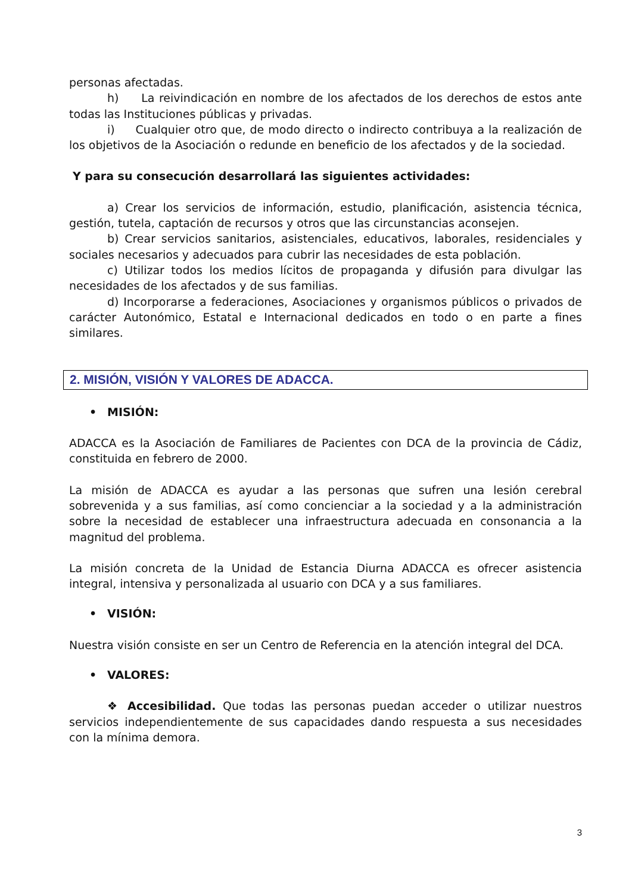personas afectadas.
h) La reivindicación en nombre de los afectados de los derechos de estos ante todas las Instituciones públicas y privadas.
i) Cualquier otro que, de modo directo o indirecto contribuya a la realización de los objetivos de la Asociación o redunde en beneficio de los afectados y de la sociedad.
Y para su consecución desarrollará las siguientes actividades:
a) Crear los servicios de información, estudio, planificación, asistencia técnica, gestión, tutela, captación de recursos y otros que las circunstancias aconsejen.
b) Crear servicios sanitarios, asistenciales, educativos, laborales, residenciales y sociales necesarios y adecuados para cubrir las necesidades de esta población.
c) Utilizar todos los medios lícitos de propaganda y difusión para divulgar las necesidades de los afectados y de sus familias.
d) Incorporarse a federaciones, Asociaciones y organismos públicos o privados de carácter Autonómico, Estatal e Internacional dedicados en todo o en parte a fines similares.
2. MISIÓN, VISIÓN Y VALORES DE ADACCA.
• MISIÓN:
ADACCA es la Asociación de Familiares de Pacientes con DCA de la provincia de Cádiz, constituida en febrero de 2000.
La misión de ADACCA es ayudar a las personas que sufren una lesión cerebral sobrevenida y a sus familias, así como concienciar a la sociedad y a la administración sobre la necesidad de establecer una infraestructura adecuada en consonancia a la magnitud del problema.
La misión concreta de la Unidad de Estancia Diurna ADACCA es ofrecer asistencia integral, intensiva y personalizada al usuario con DCA y a sus familiares.
• VISIÓN:
Nuestra visión consiste en ser un Centro de Referencia en la atención integral del DCA.
• VALORES:
❖ Accesibilidad. Que todas las personas puedan acceder o utilizar nuestros servicios independientemente de sus capacidades dando respuesta a sus necesidades con la mínima demora.
3